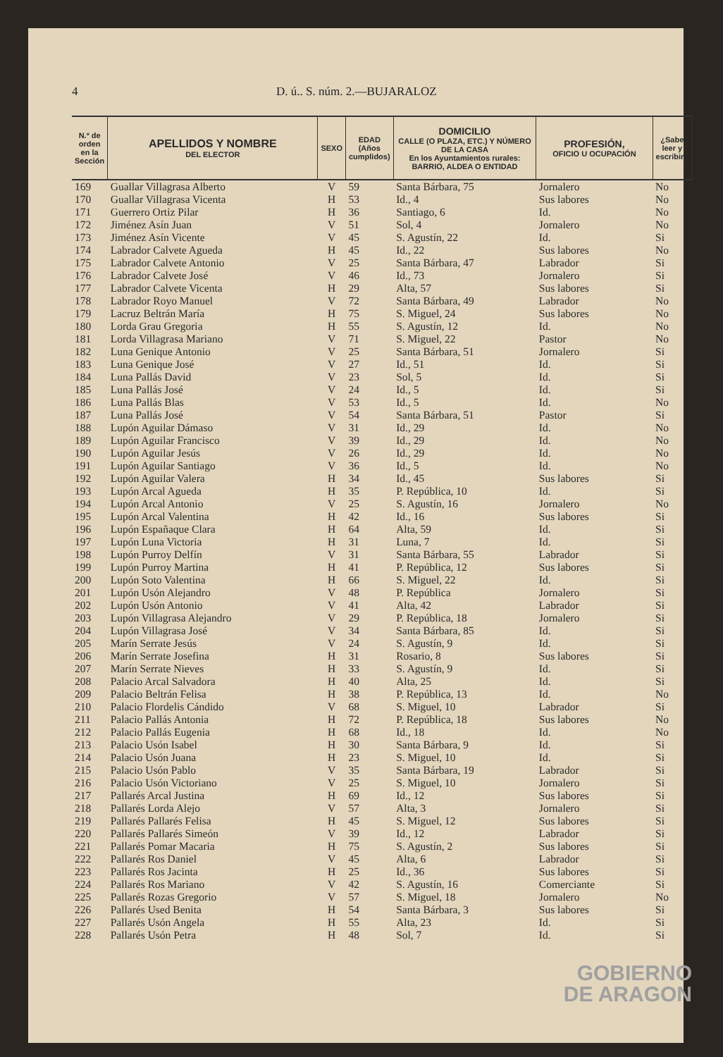4 D. ú.. S. núm. 2.—BUJARALOZ
| N.º de orden en la Sección | APELLIDOS Y NOMBRE DEL ELECTOR | SEXO | EDAD (Años cumplidos) | DOMICILIO CALLE (O PLAZA, ETC.) Y NÚMERO DE LA CASA En los Ayuntamientos rurales: BARRIO, ALDEA O ENTIDAD | PROFESIÓN, OFICIO U OCUPACIÓN | ¿Sabe leer y escribir? |
| --- | --- | --- | --- | --- | --- | --- |
| 169 | Guallar Villagrasa Alberto | V | 59 | Santa Bárbara, 75 | Jornalero | No |
| 170 | Guallar Villagrasa Vicenta | H | 53 | Id., 4 | Sus labores | No |
| 171 | Guerrero Ortiz Pilar | H | 36 | Santiago, 6 | Id. | No |
| 172 | Jiménez Asín Juan | V | 51 | Sol, 4 | Jornalero | No |
| 173 | Jiménez Asín Vicente | V | 45 | S. Agustín, 22 | Id. | Si |
| 174 | Labrador Calvete Agueda | H | 45 | Id., 22 | Sus labores | No |
| 175 | Labrador Calvete Antonio | V | 25 | Santa Bárbara, 47 | Labrador | Si |
| 176 | Labrador Calvete José | V | 46 | Id., 73 | Jornalero | Si |
| 177 | Labrador Calvete Vicenta | H | 29 | Alta, 57 | Sus labores | Si |
| 178 | Labrador Royo Manuel | V | 72 | Santa Bárbara, 49 | Labrador | No |
| 179 | Lacruz Beltrán María | H | 75 | S. Miguel, 24 | Sus labores | No |
| 180 | Lorda Grau Gregoria | H | 55 | S. Agustín, 12 | Id. | No |
| 181 | Lorda Villagrasa Mariano | V | 71 | S. Miguel, 22 | Pastor | No |
| 182 | Luna Genique Antonio | V | 25 | Santa Bárbara, 51 | Jornalero | Si |
| 183 | Luna Genique José | V | 27 | Id., 51 | Id. | Si |
| 184 | Luna Pallás David | V | 23 | Sol, 5 | Id. | Si |
| 185 | Luna Pallás José | V | 24 | Id., 5 | Id. | Si |
| 186 | Luna Pallás Blas | V | 53 | Id., 5 | Id. | No |
| 187 | Luna Pallás José | V | 54 | Santa Bárbara, 51 | Pastor | Si |
| 188 | Lupón Aguilar Dámaso | V | 31 | Id., 29 | Id. | No |
| 189 | Lupón Aguilar Francisco | V | 39 | Id., 29 | Id. | No |
| 190 | Lupón Aguilar Jesús | V | 26 | Id., 29 | Id. | No |
| 191 | Lupón Aguilar Santiago | V | 36 | Id., 5 | Id. | No |
| 192 | Lupón Aguilar Valera | H | 34 | Id., 45 | Sus labores | Si |
| 193 | Lupón Arcal Agueda | H | 35 | P. República, 10 | Id. | Si |
| 194 | Lupón Arcal Antonio | V | 25 | S. Agustín, 16 | Jornalero | No |
| 195 | Lupón Arcal Valentina | H | 42 | Id., 16 | Sus labores | Si |
| 196 | Lupón Españaque Clara | H | 64 | Alta, 59 | Id. | Si |
| 197 | Lupón Luna Victoria | H | 31 | Luna, 7 | Id. | Si |
| 198 | Lupón Purroy Delfín | V | 31 | Santa Bárbara, 55 | Labrador | Si |
| 199 | Lupón Purroy Martina | H | 41 | P. República, 12 | Sus labores | Si |
| 200 | Lupón Soto Valentina | H | 66 | S. Miguel, 22 | Id. | Si |
| 201 | Lupón Usón Alejandro | V | 48 | P. República | Jornalero | Si |
| 202 | Lupón Usón Antonio | V | 41 | Alta, 42 | Labrador | Si |
| 203 | Lupón Villagrasa Alejandro | V | 29 | P. República, 18 | Jornalero | Si |
| 204 | Lupón Villagrasa José | V | 34 | Santa Bárbara, 85 | Id. | Si |
| 205 | Marín Serrate Jesús | V | 24 | S. Agustín, 9 | Id. | Si |
| 206 | Marín Serrate Josefina | H | 31 | Rosario, 8 | Sus labores | Si |
| 207 | Marín Serrate Nieves | H | 33 | S. Agustín, 9 | Id. | Si |
| 208 | Palacio Arcal Salvadora | H | 40 | Alta, 25 | Id. | Si |
| 209 | Palacio Beltrán Felisa | H | 38 | P. República, 13 | Id. | No |
| 210 | Palacio Flordelis Cándido | V | 68 | S. Miguel, 10 | Labrador | Si |
| 211 | Palacio Pallás Antonia | H | 72 | P. República, 18 | Sus labores | No |
| 212 | Palacio Pallás Eugenia | H | 68 | Id., 18 | Id. | No |
| 213 | Palacio Usón Isabel | H | 30 | Santa Bárbara, 9 | Id. | Si |
| 214 | Palacio Usón Juana | H | 23 | S. Miguel, 10 | Id. | Si |
| 215 | Palacio Usón Pablo | V | 35 | Santa Bárbara, 19 | Labrador | Si |
| 216 | Palacio Usón Victoriano | V | 25 | S. Miguel, 10 | Jornalero | Si |
| 217 | Pallarés Arcal Justina | H | 69 | Id., 12 | Sus labores | Si |
| 218 | Pallarés Lorda Alejo | V | 57 | Alta, 3 | Jornalero | Si |
| 219 | Pallarés Pallarés Felisa | H | 45 | S. Miguel, 12 | Sus labores | Si |
| 220 | Pallarés Pallarés Simeón | V | 39 | Id., 12 | Labrador | Si |
| 221 | Pallarés Pomar Macaria | H | 75 | S. Agustín, 2 | Sus labores | Si |
| 222 | Pallarés Ros Daniel | V | 45 | Alta, 6 | Labrador | Si |
| 223 | Pallarés Ros Jacinta | H | 25 | Id., 36 | Sus labores | Si |
| 224 | Pallarés Ros Mariano | V | 42 | S. Agustín, 16 | Comerciante | Si |
| 225 | Pallarés Rozas Gregorio | V | 57 | S. Miguel, 18 | Jornalero | No |
| 226 | Pallarés Used Benita | H | 54 | Santa Bárbara, 3 | Sus labores | Si |
| 227 | Pallarés Usón Angela | H | 55 | Alta, 23 | Id. | Si |
| 228 | Pallarés Usón Petra | H | 48 | Sol, 7 | Id. | Si |
GOBIERNO
DE ARAGON